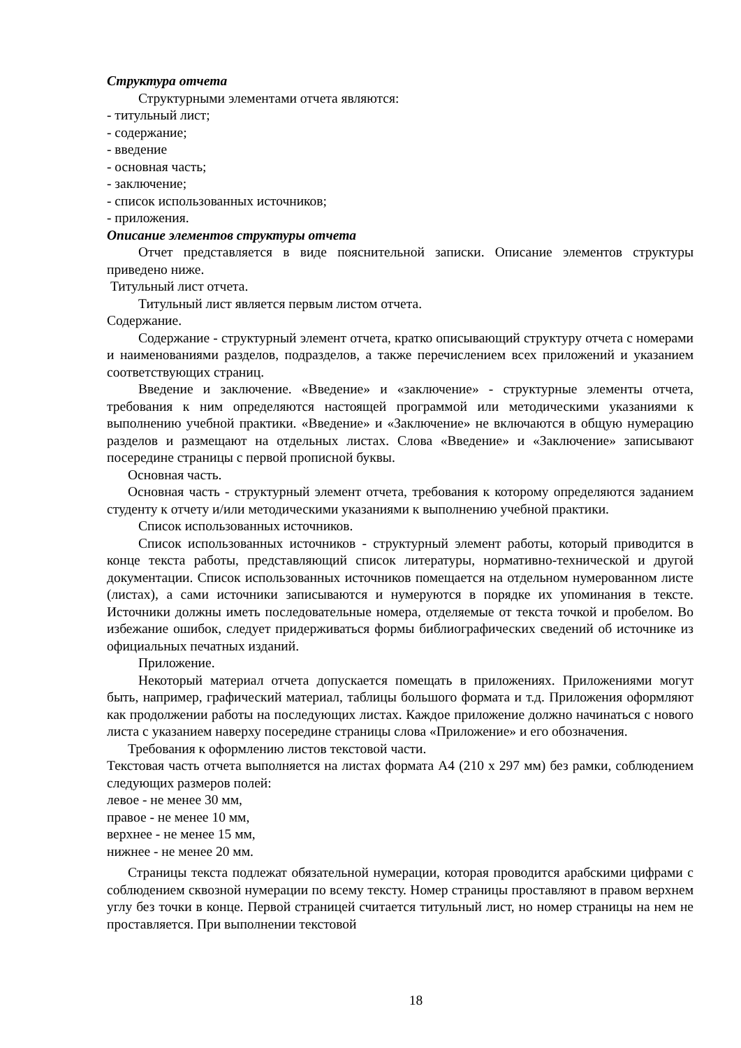Структура отчета
Структурными элементами отчета являются:
- титульный лист;
- содержание;
- введение
- основная часть;
- заключение;
- список использованных источников;
- приложения.
Описание элементов структуры отчета
Отчет представляется в виде пояснительной записки. Описание элементов структуры приведено ниже.
Титульный лист отчета.
Титульный лист является первым листом отчета.
Содержание.
Содержание - структурный элемент отчета, кратко описывающий структуру отчета с номерами и наименованиями разделов, подразделов, а также перечислением всех приложений и указанием соответствующих страниц.
Введение и заключение. «Введение» и «заключение» - структурные элементы отчета, требования к ним определяются настоящей программой или методическими указаниями к выполнению учебной практики. «Введение» и «Заключение» не включаются в общую нумерацию разделов и размещают на отдельных листах. Слова «Введение» и «Заключение» записывают посередине страницы с первой прописной буквы.
Основная часть.
Основная часть - структурный элемент отчета, требования к которому определяются заданием студенту к отчету и/или методическими указаниями к выполнению учебной практики.
Список использованных источников.
Список использованных источников - структурный элемент работы, который приводится в конце текста работы, представляющий список литературы, нормативно-технической и другой документации. Список использованных источников помещается на отдельном нумерованном листе (листах), а сами источники записываются и нумеруются в порядке их упоминания в тексте. Источники должны иметь последовательные номера, отделяемые от текста точкой и пробелом. Во избежание ошибок, следует придерживаться формы библиографических сведений об источнике из официальных печатных изданий.
Приложение.
Некоторый материал отчета допускается помещать в приложениях. Приложениями могут быть, например, графический материал, таблицы большого формата и т.д. Приложения оформляют как продолжении работы на последующих листах. Каждое приложение должно начинаться с нового листа с указанием наверху посередине страницы слова «Приложение» и его обозначения.
Требования к оформлению листов текстовой части.
Текстовая часть отчета выполняется на листах формата А4 (210 х 297 мм) без рамки, соблюдением следующих размеров полей:
левое - не менее 30 мм,
правое - не менее 10 мм,
верхнее - не менее 15 мм,
нижнее - не менее 20 мм.
Страницы текста подлежат обязательной нумерации, которая проводится арабскими цифрами с соблюдением сквозной нумерации по всему тексту. Номер страницы проставляют в правом верхнем углу без точки в конце. Первой страницей считается титульный лист, но номер страницы на нем не проставляется. При выполнении текстовой
18